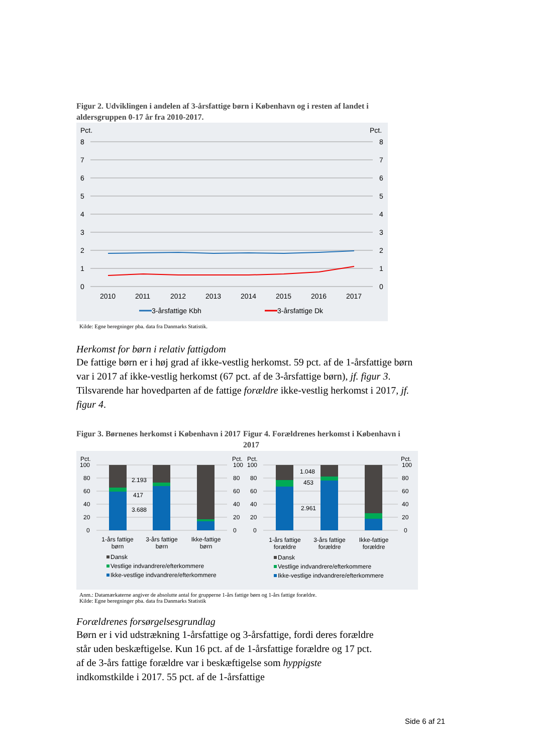Figur 2. Udviklingen i andelen af 3-årsfattige børn i København og i resten af landet i aldersgruppen 0-17 år fra 2010-2017.
Pct.
Pct.
8
7
6
5
4
3
2
1
0
8
7
6
5
4
3
2
1
0
2010
2011
2012
2013
2014
2015
2016
2017
3-årsfattige Kbh
3-årsfattige Dk
Kilde: Egne beregninger pba. data fra Danmarks Statistik.
Herkomst for børn i relativ fattigdom
De fattige børn er i høj grad af ikke-vestlig herkomst. 59 pct. af de 1-årsfattige børn var i 2017 af ikke-vestlig herkomst (67 pct. af de 3-årsfattige børn), jf. figur 3. Tilsvarende har hovedparten af de fattige forældre ikke-vestlig herkomst i 2017, jf. figur 4.
Figur 3. Børnenes herkomst i København i 2017
Figur 4. Forældrenes herkomst i København i 2017
Pct.
Pct.
Pct.
Pct.
100
80
60
40
20
0
100
80
60
40
20
0
100
80
60
40
20
0
100
80
60
40
20
0
2.193
417
3.688
1.048
453
2.961
1-års fattige
børn
3-års fattige
børn
Ikke-fattige
børn
1-års fattige
forældre
3-års fattige
forældre
Ikke-fattige
forældre
Dansk
Vestlige indvandrere/efterkommere
Ikke-vestlige indvandrere/efterkommere
Dansk
Vestlige indvandrere/efterkommere
Ikke-vestlige indvandrere/efterkommere
Anm.: Datamærkaterne angiver de absolutte antal for grupperne 1-års fattige børn og 1-års fattige forældre.
Kilde: Egne beregninger pba. data fra Danmarks Statistik
Forældrenes forsørgelsesgrundlag
Børn er i vid udstrækning 1-årsfattige og 3-årsfattige, fordi deres forældre står uden beskæftigelse. Kun 16 pct. af de 1-årsfattige forældre og 17 pct. af de 3-års fattige forældre var i beskæftigelse som hyppigste indkomstkilde i 2017. 55 pct. af de 1-årsfattige
Side 6 af 21